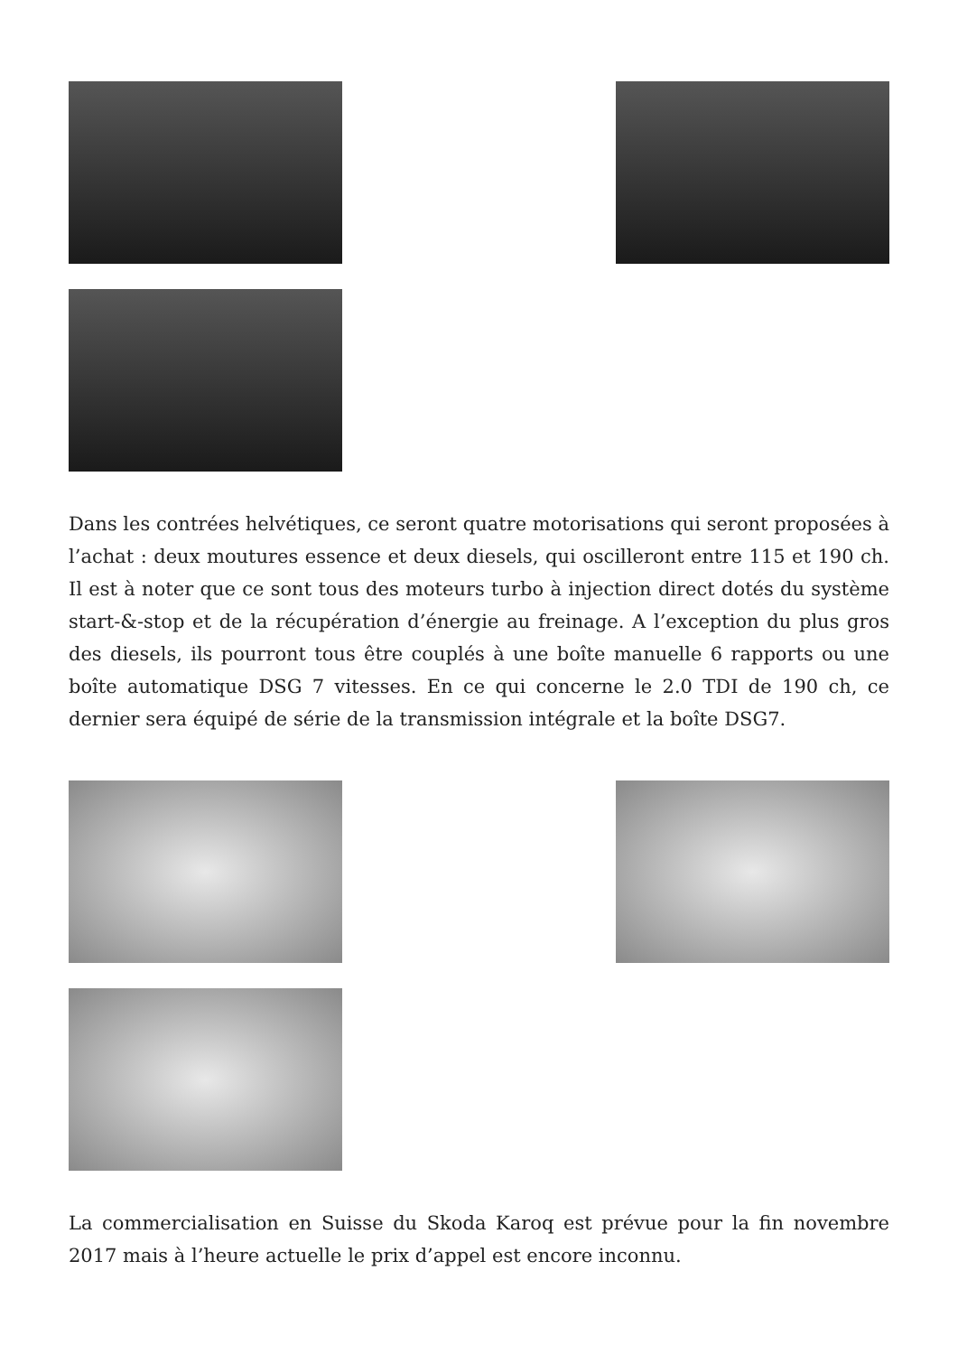Dans les contrées helvétiques, ce seront quatre motorisations qui seront proposées à l’achat : deux moutures essence et deux diesels, qui oscilleront entre 115 et 190 ch. Il est à noter que ce sont tous des moteurs turbo à injection direct dotés du système start-&-stop et de la récupération d’énergie au freinage. A l’exception du plus gros des diesels, ils pourront tous être couplés à une boîte manuelle 6 rapports ou une boîte automatique DSG 7 vitesses. En ce qui concerne le 2.0 TDI de 190 ch, ce dernier sera équipé de série de la transmission intégrale et la boîte DSG7.
La commercialisation en Suisse du Skoda Karoq est prévue pour la fin novembre 2017 mais à l’heure actuelle le prix d’appel est encore inconnu.